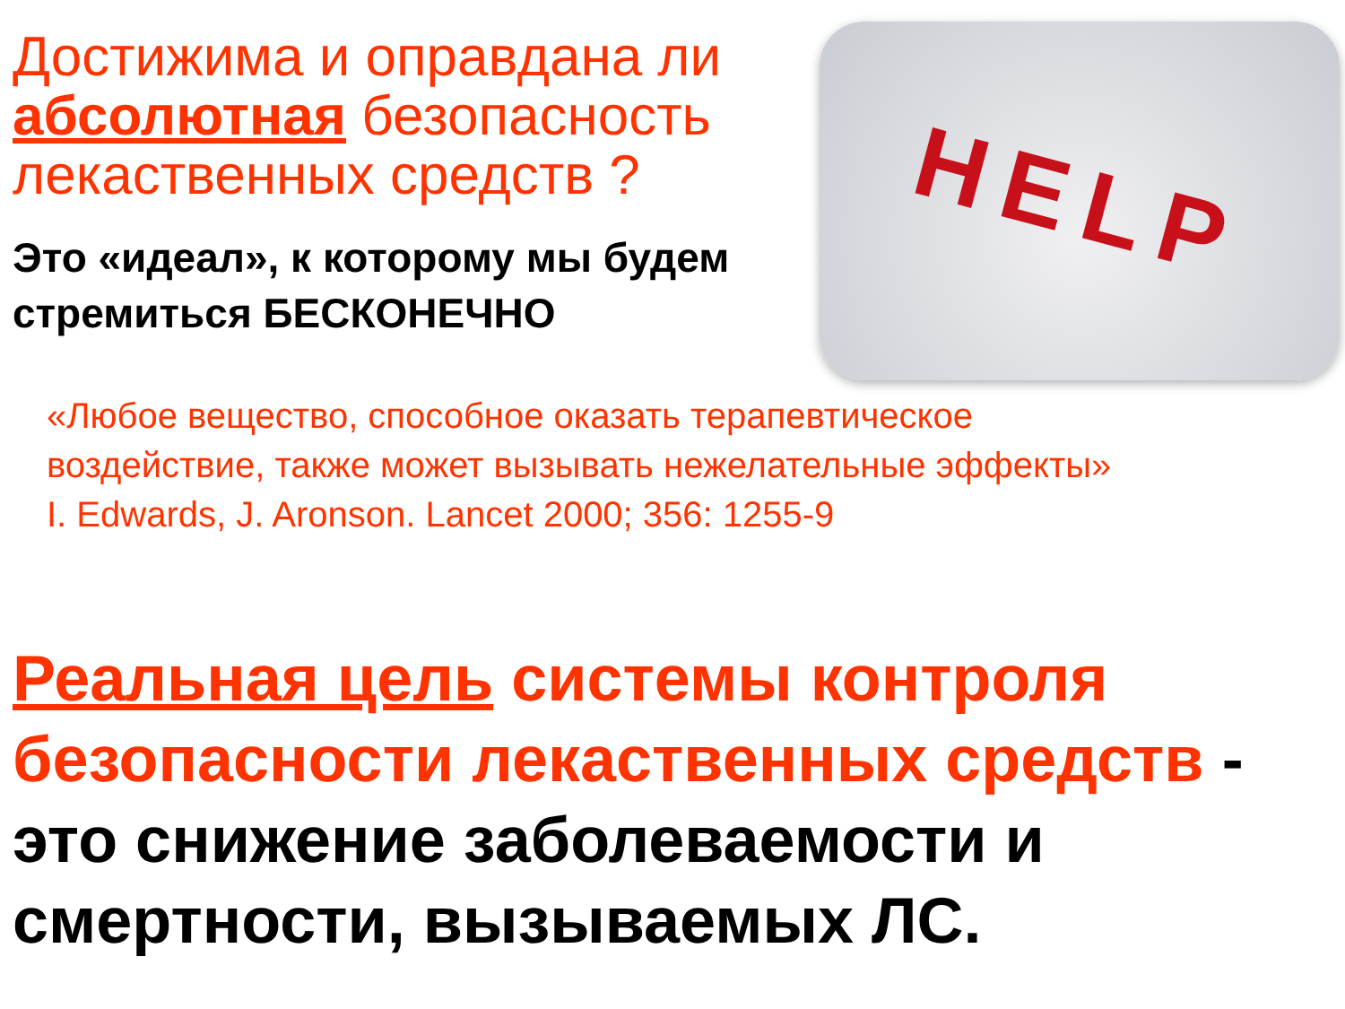Достижима и оправдана ли абсолютная безопасность лекаственных средств ?
Это «идеал», к которому мы будем стремиться БЕСКОНЕЧНО
HELP
«Любое вещество, способное оказать терапевтическое
воздействие, также может вызывать нежелательные эффекты»
I. Edwards, J. Aronson. Lancet 2000; 356: 1255-9
Реальная цель системы контроля безопасности лекаственных средств - это снижение заболеваемости и смертности, вызываемых ЛС.